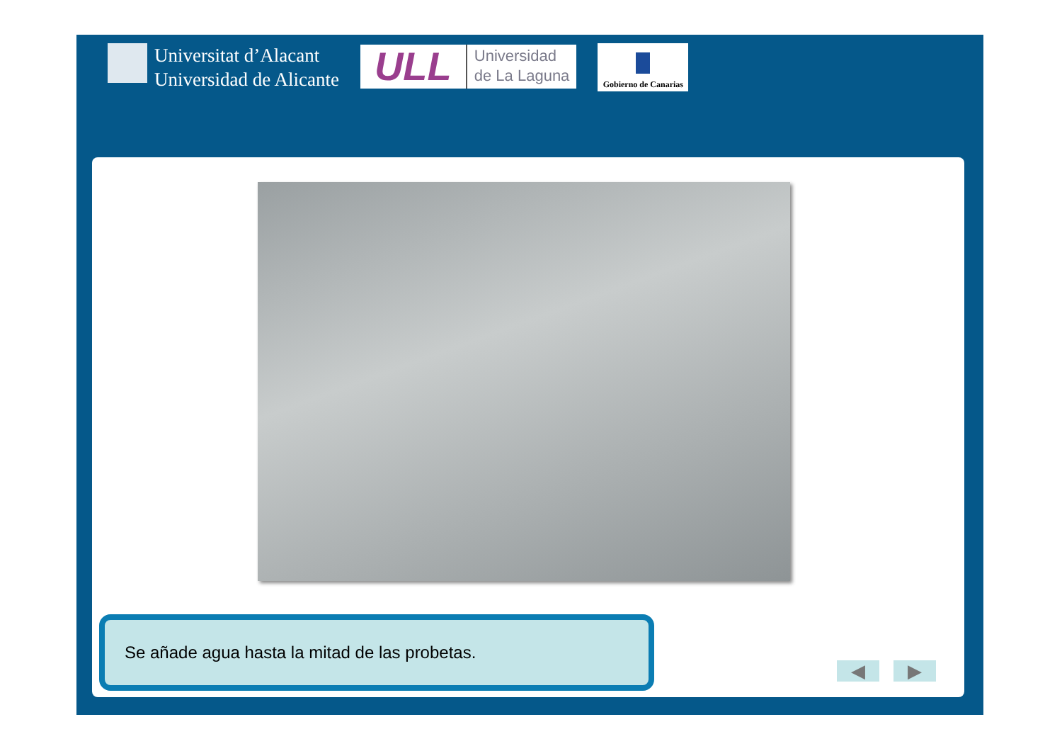Universitat d’Alacant
Universidad de Alicante
ULL
Universidad
de La Laguna
Gobierno de Canarias
Se añade agua hasta la mitad de las probetas.
◀ ▶